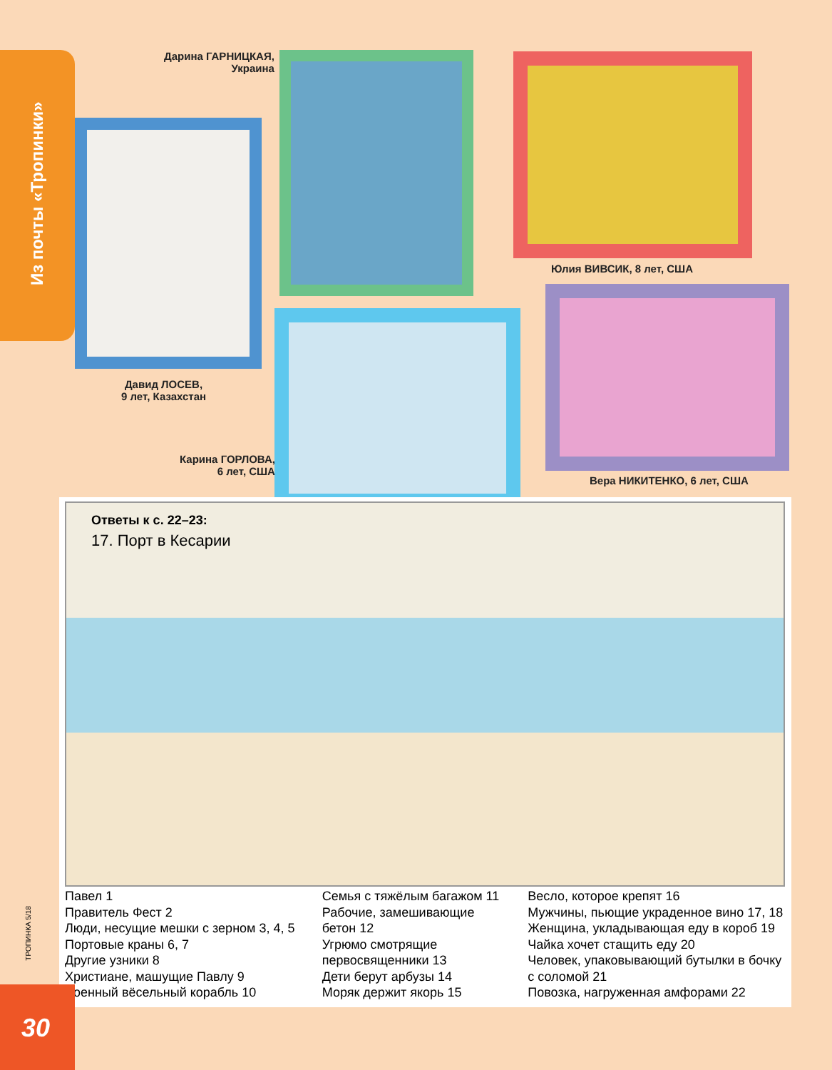Из почты «Тропинки»
Дарина ГАРНИЦКАЯ,
Украина
Юлия ВИВСИК, 8 лет, США
Давид ЛОСЕВ,
9 лет, Казахстан
Карина ГОРЛОВА,
6 лет, США
Вера НИКИТЕНКО, 6 лет, США
Ответы к с. 22–23:
17. Порт в Кесарии
Павел 1
Правитель Фест 2
Люди, несущие мешки с зерном 3, 4, 5
Портовые краны 6, 7
Другие узники 8
Христиане, машущие Павлу 9
Военный вёсельный корабль 10
Семья с тяжёлым багажом 11
Рабочие, замешивающие
бетон 12
Угрюмо смотрящие
первосвященники 13
Дети берут арбузы 14
Моряк держит якорь 15
Весло, которое крепят 16
Мужчины, пьющие украденное вино 17, 18
Женщина, укладывающая еду в короб 19
Чайка хочет стащить еду 20
Человек, упаковывающий бутылки в бочку
с соломой 21
Повозка, нагруженная амфорами 22
ТРОПИНКА 5/18
30